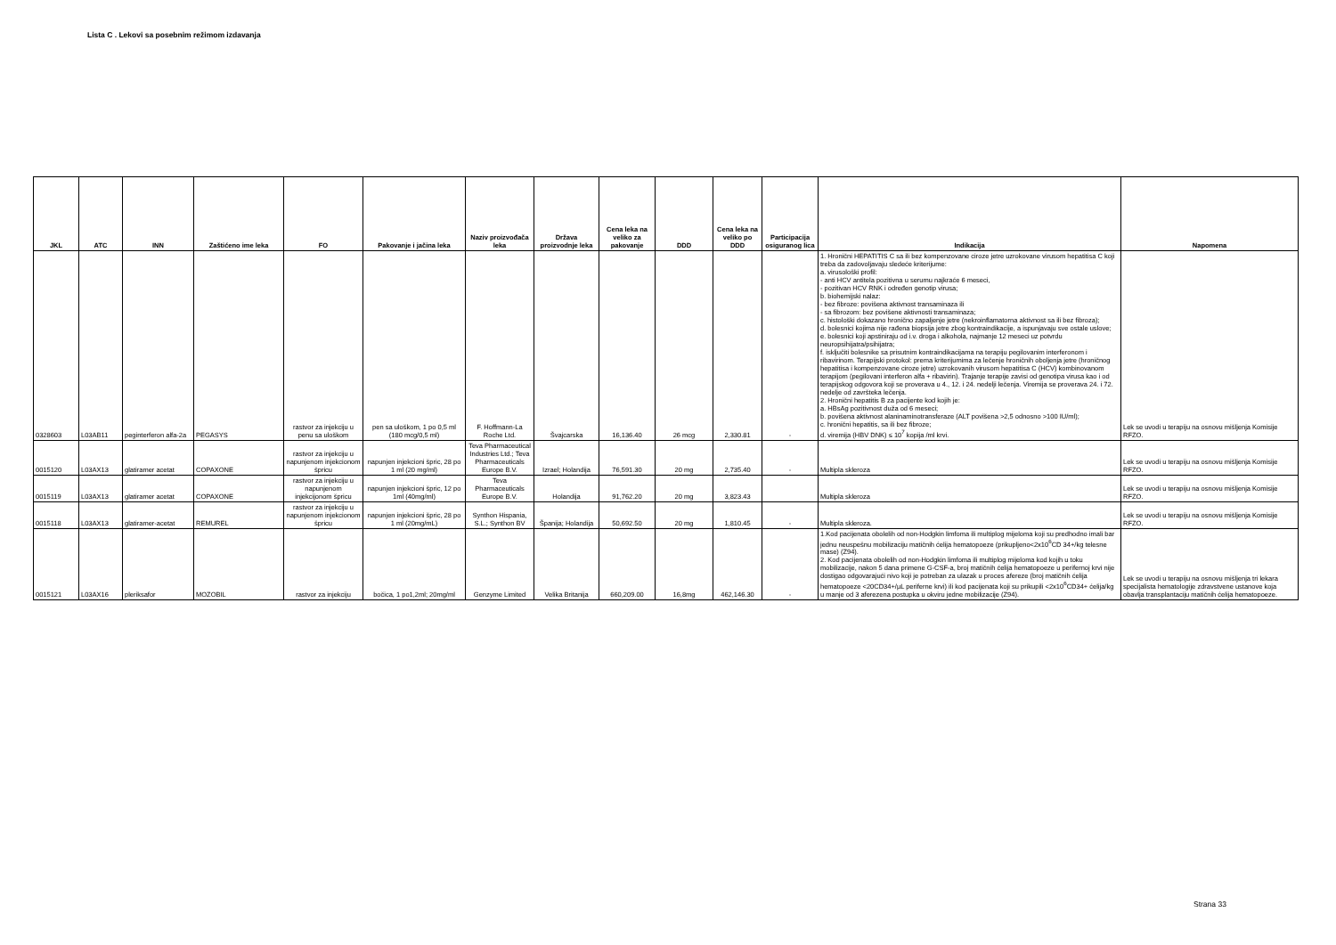Lista C . Lekovi sa posebnim režimom izdavanja
| JKL | ATC | INN | Zaštićeno ime leka | FO | Pakovanje i jačina leka | Naziv proizvođača leka | Država proizvodnje leka | Cena leka na veliko za pakovanje | DDD | Cena leka na veliko po DDD | Participacija osiguranog lica | Indikacija | Napomena |
| --- | --- | --- | --- | --- | --- | --- | --- | --- | --- | --- | --- | --- | --- |
| 0328603 | L03AB11 | peginterferon alfa-2a | PEGASYS | rastvor za injekciju u penu sa uloškom | pen sa uloškom, 1 po 0,5 ml (180 mcg/0,5 ml) | F. Hoffmann-La Roche Ltd. | Švajcarska | 16,136.40 | 26 mcg | 2,330.81 | - | 1. Hronični HEPATITIS C sa ili bez kompenzovane ciroze jetre uzrokovane virusom hepatitisa C koji treba da zadovoljavaju sledeće kriterijume: a. virusološki profil: - anti HCV antitela pozitivna u serumu najkraće 6 meseci, - pozitivan HCV RNK i određen genotip virusa; b. biohemijski nalaz: - bez fibroze: povišena aktivnost transaminaza ili - sa fibrozom: bez povišene aktivnosti transaminaza; c. histološki dokazano hronično zapaljenje jetre (nekroinflamatorna aktivnost sa ili bez fibroza); d. bolesnici kojima nije rađena biopsija jetre zbog kontraindikacije, a ispunjavaju sve ostale uslove; e. bolesnici koji apstiniraju od i.v. droga i alkohola, najmanje 12 meseci uz potvrdu neuropsihijatra/psihijatra; f. isključiti bolesnike sa prisutnim kontraindikacijama na terapiju pegilovanim interferonom i ribavirinom. Terapijski protokol: prema kriterijumima za lečenje hroničnih oboljenja jetre (hroničnog hepatitisa i kompenzovane ciroze jetre) uzrokovanih virusom hepatitisa C (HCV) kombinovanom terapijom (pegilovani interferon alfa + ribavirin). Trajanje terapije zavisi od genotipa virusa kao i od terapijskog odgovora koji se proverava u 4., 12. i 24. nedelji lečenja. Viremija se proverava 24. i 72. nedelje od završteka lečenja. 2. Hronični hepatitis B za pacijente kod kojih je: a. HBsAg pozitivnost duža od 6 meseci; b. povišena aktivnost alaninaminotransferaze (ALT povišena >2,5 odnosno >100 IU/ml); c. hronični hepatitis, sa ili bez fibroze; d. viremija (HBV DNK) ≤ 10<sup>7</sup> kopija /ml krvi. | Lek se uvodi u terapiju na osnovu mišljenja Komisije RFZO. |
| 0015120 | L03AX13 | glatiramer acetat | COPAXONE | rastvor za injekciju u napunjenom injekcionom špricu | napunjen injekcioni špric, 28 po 1 ml (20 mg/ml) | Teva Pharmaceutical Industries Ltd.; Teva Pharmaceuticals Europe B.V. | Izrael; Holandija | 76,591.30 | 20 mg | 2,735.40 | - | Multipla skleroza | Lek se uvodi u terapiju na osnovu mišljenja Komisije RFZO. |
| 0015119 | L03AX13 | glatiramer acetat | COPAXONE | rastvor za injekciju u napunjenom injekcijonom špricu | napunjen injekcioni špric, 12 po 1ml (40mg/ml) | Teva Pharmaceuticals Europe B.V. | Holandija | 91,762.20 | 20 mg | 3,823.43 | | Multipla skleroza | Lek se uvodi u terapiju na osnovu mišljenja Komisije RFZO. |
| 0015118 | L03AX13 | glatiramer-acetat | REMUREL | rastvor za injekciju u napunjenom injekcionom špricu | napunjen injekcioni špric, 28 po 1 ml (20mg/mL) | Synthon Hispania, S.L.; Synthon BV | Španija; Holandija | 50,692.50 | 20 mg | 1,810.45 | - | Multipla skleroza. | Lek se uvodi u terapiju na osnovu mišljenja Komisije RFZO. |
| 0015121 | L03AX16 | pleriksafor | MOZOBIL | rastvor za injekciju | bočica, 1 po1,2ml; 20mg/ml | Genzyme Limited | Velika Britanija | 660,209.00 | 16,8mg | 462,146.30 | - | 1.Kod pacijenata obolelih od non-Hodgkin limfoma ili multiplog mijeloma koji su predhodno imali bar jednu neuspešnu mobilizaciju matičnih ćelija hematopoeze (prikupljeno<2x10<sup>6</sup>CD 34+/kg telesne mase) (Z94). 2. Kod pacijenata obolelih od non-Hodgkin limfoma ili multiplog mijeloma kod kojih u toku mobilizacije, nakon 5 dana primene G-CSF-a, broj matičnih ćelija hematopoeze u perifernoj krvi nije dostigao odgovarajući nivo koji je potreban za ulazak u proces afereze (broj matičnih ćelija hematopoeze <20CD34+/µL periferne krvi) ili kod pacijenata koji su prikupili <2x10<sup>6</sup>CD34+ ćelija/kg u manje od 3 aferezena postupka u okviru jedne mobilizacije (Z94). | Lek se uvodi u terapiju na osnovu mišljenja tri lekara specijalista hematologije zdravstvene ustanove koja obavlja transplantaciju matičnih ćelija hematopoeze. |
Strana 33